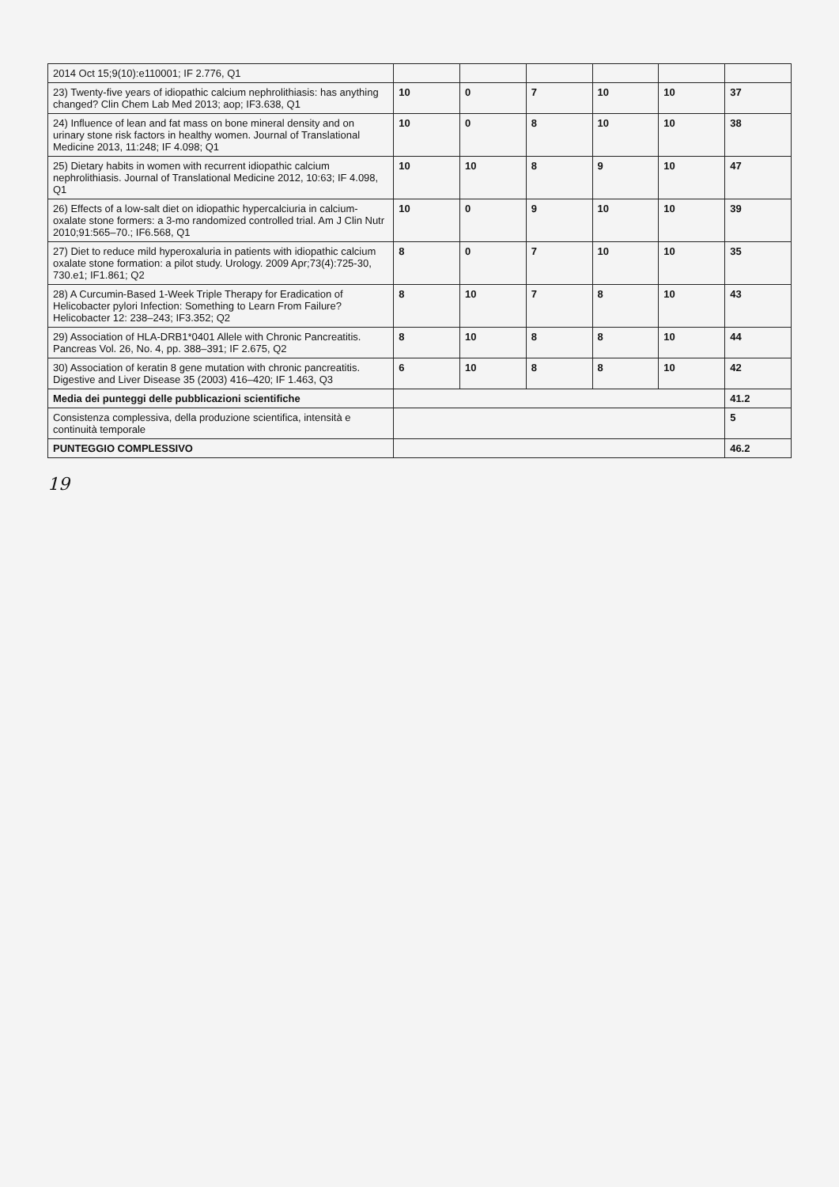| 2014 Oct 15;9(10):e110001; IF 2.776, Q1 | | | | | | |
| 23) Twenty-five years of idiopathic calcium nephrolithiasis: has anything changed? Clin Chem Lab Med 2013; aop; IF3.638, Q1 | 10 | 0 | 7 | 10 | 10 | 37 |
| 24) Influence of lean and fat mass on bone mineral density and on urinary stone risk factors in healthy women. Journal of Translational Medicine 2013, 11:248; IF 4.098; Q1 | 10 | 0 | 8 | 10 | 10 | 38 |
| 25) Dietary habits in women with recurrent idiopathic calcium nephrolithiasis. Journal of Translational Medicine 2012, 10:63; IF 4.098, Q1 | 10 | 10 | 8 | 9 | 10 | 47 |
| 26) Effects of a low-salt diet on idiopathic hypercalciuria in calcium-oxalate stone formers: a 3-mo randomized controlled trial. Am J Clin Nutr 2010;91:565–70.; IF6.568, Q1 | 10 | 0 | 9 | 10 | 10 | 39 |
| 27) Diet to reduce mild hyperoxaluria in patients with idiopathic calcium oxalate stone formation: a pilot study. Urology. 2009 Apr;73(4):725-30, 730.e1; IF1.861; Q2 | 8 | 0 | 7 | 10 | 10 | 35 |
| 28) A Curcumin-Based 1-Week Triple Therapy for Eradication of Helicobacter pylori Infection: Something to Learn From Failure? Helicobacter 12: 238–243; IF3.352; Q2 | 8 | 10 | 7 | 8 | 10 | 43 |
| 29) Association of HLA-DRB1*0401 Allele with Chronic Pancreatitis. Pancreas Vol. 26, No. 4, pp. 388–391; IF 2.675, Q2 | 8 | 10 | 8 | 8 | 10 | 44 |
| 30) Association of keratin 8 gene mutation with chronic pancreatitis. Digestive and Liver Disease 35 (2003) 416–420; IF 1.463, Q3 | 6 | 10 | 8 | 8 | 10 | 42 |
| Media dei punteggi delle pubblicazioni scientifiche | | | | | | 41.2 |
| Consistenza complessiva, della produzione scientifica, intensità e continuità temporale | | | | | | 5 |
| PUNTEGGIO COMPLESSIVO | | | | | | 46.2 |
19